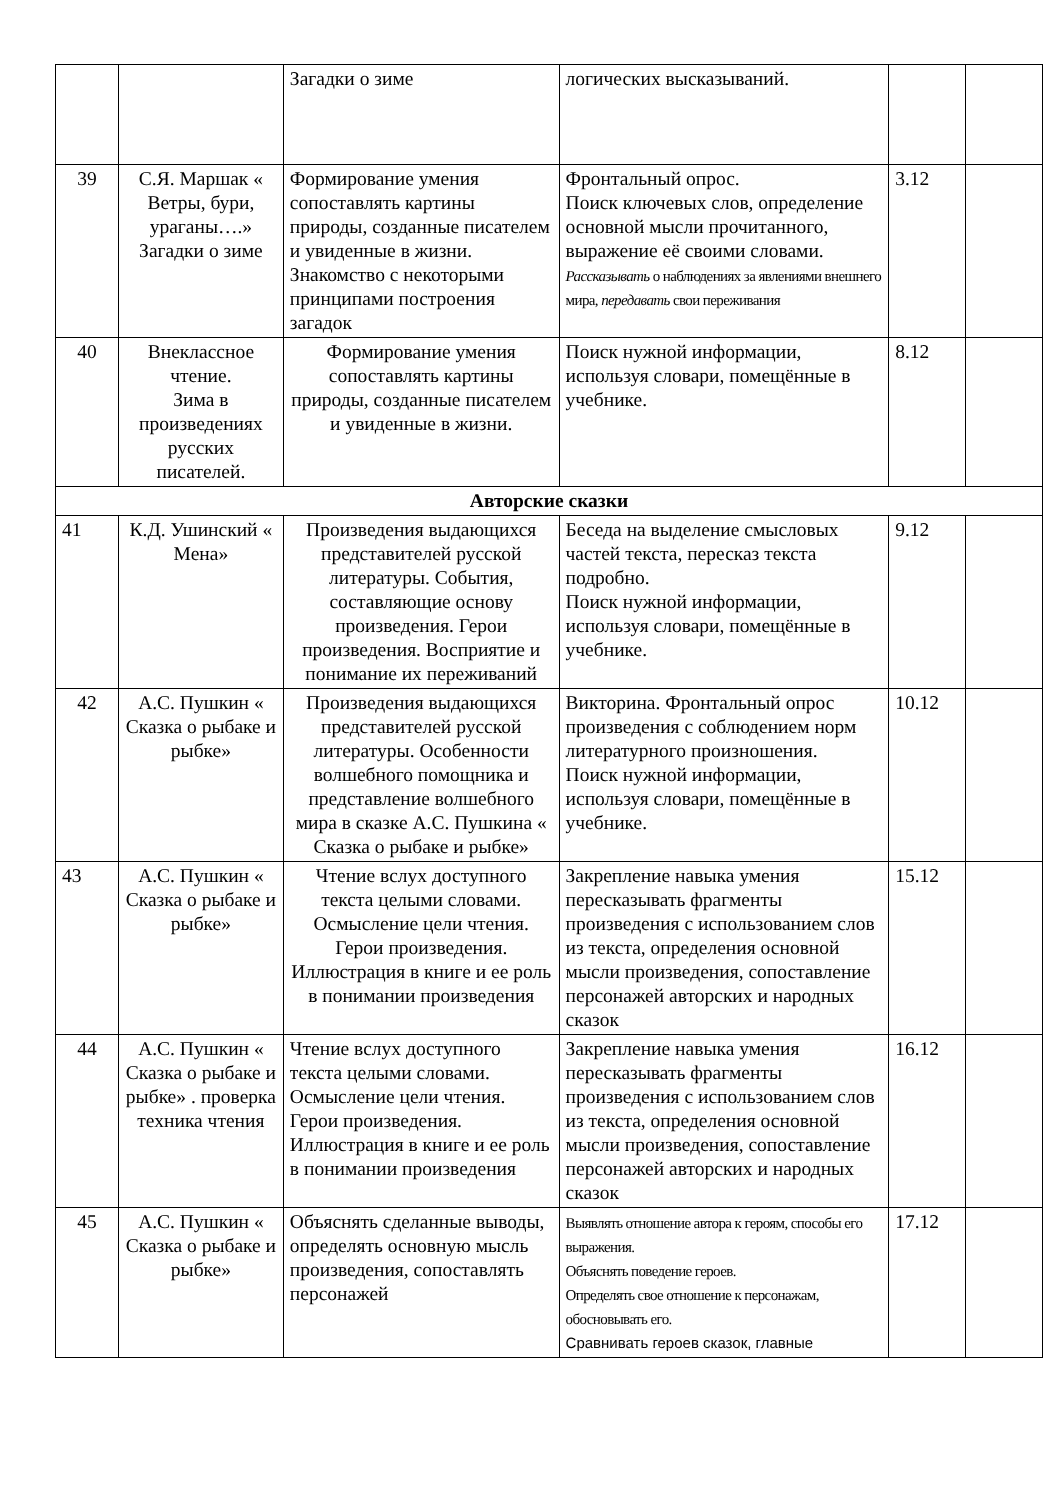| | | Загадки о зиме | логических высказываний. | | |
| 39 | С.Я. Маршак « Ветры, бури, ураганы….» Загадки о зиме | Формирование умения сопоставлять картины природы, созданные писателем и увиденные в жизни. Знакомство с некоторыми принципами построения загадок | Фронтальный опрос. Поиск ключевых слов, определение основной мысли прочитанного, выражение её своими словами. Рассказывать о наблюдениях за явлениями внешнего мира, передавать свои переживания | 3.12 | |
| 40 | Внеклассное чтение. Зима в произведениях русских писателей. | Формирование умения сопоставлять картины природы, созданные писателем и увиденные в жизни. | Поиск нужной информации, используя словари, помещённые в учебнике. | 8.12 | |
| Авторские сказки | | | | | |
| 41 | К.Д. Ушинский « Мена» | Произведения выдающихся представителей русской литературы. События, составляющие основу произведения. Герои произведения. Восприятие и понимание их переживаний | Беседа на выделение смысловых частей текста, пересказ текста подробно. Поиск нужной информации, используя словари, помещённые в учебнике. | 9.12 | |
| 42 | А.С. Пушкин « Сказка о рыбаке и рыбке» | Произведения выдающихся представителей русской литературы. Особенности волшебного помощника и представление волшебного мира в сказке А.С. Пушкина « Сказка о рыбаке и рыбке» | Викторина. Фронтальный опрос произведения с соблюдением норм литературного произношения. Поиск нужной информации, используя словари, помещённые в учебнике. | 10.12 | |
| 43 | А.С. Пушкин « Сказка о рыбаке и рыбке» | Чтение вслух доступного текста целыми словами. Осмысление цели чтения. Герои произведения. Иллюстрация в книге и ее роль в понимании произведения | Закрепление навыка умения пересказывать фрагменты произведения с использованием слов из текста, определения основной мысли произведения, сопоставление персонажей авторских и народных сказок | 15.12 | |
| 44 | А.С. Пушкин « Сказка о рыбаке и рыбке» . проверка техника чтения | Чтение вслух доступного текста целыми словами. Осмысление цели чтения. Герои произведения. Иллюстрация в книге и ее роль в понимании произведения | Закрепление навыка умения пересказывать фрагменты произведения с использованием слов из текста, определения основной мысли произведения, сопоставление персонажей авторских и народных сказок | 16.12 | |
| 45 | А.С. Пушкин « Сказка о рыбаке и рыбке» | Объяснять сделанные выводы, определять основную мысль произведения, сопоставлять персонажей | Выявлять отношение автора к героям, способы его выражения. Объяснять поведение героев. Определять свое отношение к персонажам, обосновывать его. Сравнивать героев сказок, главные | 17.12 | |